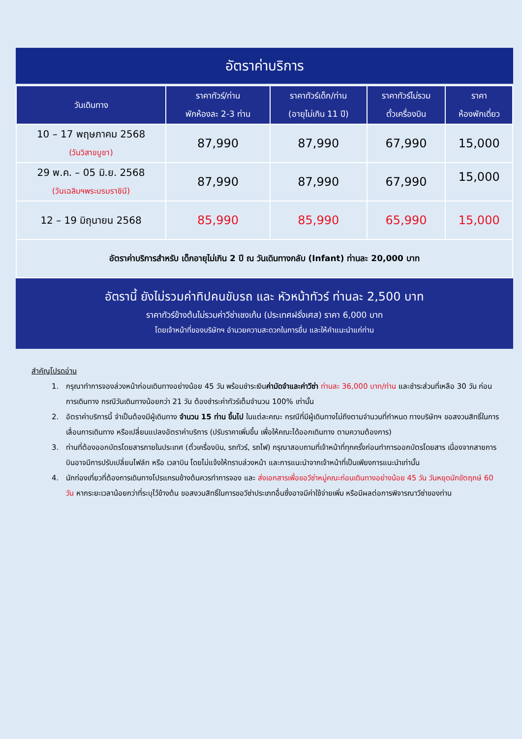อัตราค่าบริการ
| วันเดินทาง | ราคาทัวร์/ท่าน พักห้องละ 2-3 ท่าน | ราคาทัวร์เด็ก/ท่าน (อายุไม่เกิน 11 ปี) | ราคาทัวร์ไม่รวม ตั๋วเครื่องบิน | ราคา ห้องพักเดี่ยว |
| --- | --- | --- | --- | --- |
| 10 – 17 พฤษภาคม 2568 (วันวิสาขบูชา) | 87,990 | 87,990 | 67,990 | 15,000 |
| 29 พ.ค. – 05 มิ.ย. 2568 (วันเฉลิมฯพระบรมราชินี) | 87,990 | 87,990 | 67,990 | 15,000 |
| 12 – 19 มิถุนายน 2568 | 85,990 | 85,990 | 65,990 | 15,000 |
| อัตราค่าบริการสำหรับ เด็กอายุไม่เกิน 2 ปี ณ วันเดินทางกลับ (Infant) ท่านละ 20,000 บาท | | | | |
อัตรานี้ ยังไม่รวมค่าทิปคนขับรถ และ หัวหน้าทัวร์ ท่านละ 2,500 บาท
ราคาทัวร์ข้างต้นไม่รวมค่าวีซ่าเชงเก้น (ประเทศฝรั่งเศส) ราคา 6,000 บาท
โดยเจ้าหน้าที่ของบริษัทฯ อำนวยความสะดวกในการยื่น และให้คำแนะนำแก่ท่าน
สำคัญโปรดอ่าน
1. กรุณาทำการจองล่วงหน้าก่อนเดินทางอย่างน้อย 45 วัน พร้อมชำระเงินค่ามัดจำและค่าวีซ่า ท่านละ 36,000 บาท/ท่าน และชำระส่วนที่เหลือ 30 วัน ก่อนการเดินทาง กรณีวันเดินทางน้อยกว่า 21 วัน ต้องชำระค่าทัวร์เต็มจำนวน 100% เท่านั้น
2. อัตราค่าบริการนี้ จำเป็นต้องมีผู้เดินทาง จำนวน 15 ท่าน ขึ้นไป ในแต่ละคณะ กรณีที่มีผู้เดินทางไม่ถึงตามจำนวนที่กำหนด ทางบริษัทฯ ขอสงวนสิทธิ์ในการเลื่อนการเดินทาง หรือเปลี่ยนแปลงอัตราค่าบริการ (ปรับราคาเพิ่มขึ้น เพื่อให้คณะได้ออกเดินทาง ตามความต้องการ)
3. ท่านที่ต้องออกบัตรโดยสารภายในประเทศ (ตั๋วเครื่องบิน, รถทัวร์, รถไฟ) กรุณาสอบถามที่เจ้าหน้าที่ทุกครั้งก่อนทำการออกบัตรโดยสาร เนื่องจากสายการบินอาจมีการปรับเปลี่ยนไฟล์ท หรือ เวลาบิน โดยไม่แจ้งให้ทราบล่วงหน้า และการแนะนำจากเจ้าหน้าที่เป็นเพียงการแนะนำเท่านั้น
4. นักท่องเที่ยวที่ต้องการเดินทางโปรแกรมข้างต้นควรทำการจอง และ ส่งเอกสารเพื่อขอวีซ่าหมู่คณะก่อนเดินทางอย่างน้อย 45 วัน วันหยุดนักขัตฤกษ์ 60 วัน หากระยะเวลาน้อยกว่าที่ระบุไว้ข้างต้น ขอสงวนสิทธิ์ในการขอวีซ่าประเภทอื่นซึ่งอาจมีค่าใช้จ่ายเพิ่ม หรือมีผลต่อการพิจารณาวีซ่าของท่าน